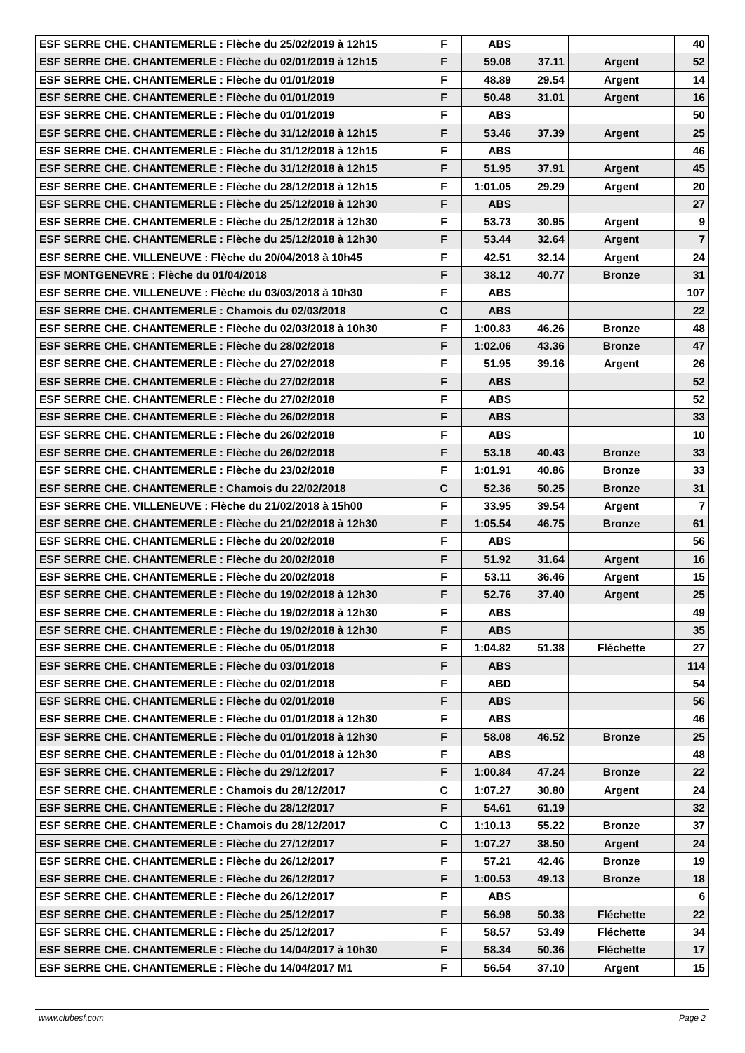| ESF SERRE CHE. CHANTEMERLE : Flèche du 25/02/2019 à 12h15 | F | ABS | | | 40 |
| ESF SERRE CHE. CHANTEMERLE : Flèche du 02/01/2019 à 12h15 | F | 59.08 | 37.11 | Argent | 52 |
| ESF SERRE CHE. CHANTEMERLE : Flèche du 01/01/2019 | F | 48.89 | 29.54 | Argent | 14 |
| ESF SERRE CHE. CHANTEMERLE : Flèche du 01/01/2019 | F | 50.48 | 31.01 | Argent | 16 |
| ESF SERRE CHE. CHANTEMERLE : Flèche du 01/01/2019 | F | ABS | | | 50 |
| ESF SERRE CHE. CHANTEMERLE : Flèche du 31/12/2018 à 12h15 | F | 53.46 | 37.39 | Argent | 25 |
| ESF SERRE CHE. CHANTEMERLE : Flèche du 31/12/2018 à 12h15 | F | ABS | | | 46 |
| ESF SERRE CHE. CHANTEMERLE : Flèche du 31/12/2018 à 12h15 | F | 51.95 | 37.91 | Argent | 45 |
| ESF SERRE CHE. CHANTEMERLE : Flèche du 28/12/2018 à 12h15 | F | 1:01.05 | 29.29 | Argent | 20 |
| ESF SERRE CHE. CHANTEMERLE : Flèche du 25/12/2018 à 12h30 | F | ABS | | | 27 |
| ESF SERRE CHE. CHANTEMERLE : Flèche du 25/12/2018 à 12h30 | F | 53.73 | 30.95 | Argent | 9 |
| ESF SERRE CHE. CHANTEMERLE : Flèche du 25/12/2018 à 12h30 | F | 53.44 | 32.64 | Argent | 7 |
| ESF SERRE CHE. VILLENEUVE : Flèche du 20/04/2018 à 10h45 | F | 42.51 | 32.14 | Argent | 24 |
| ESF MONTGENEVRE : Flèche du 01/04/2018 | F | 38.12 | 40.77 | Bronze | 31 |
| ESF SERRE CHE. VILLENEUVE : Flèche du 03/03/2018 à 10h30 | F | ABS | | | 107 |
| ESF SERRE CHE. CHANTEMERLE : Chamois du 02/03/2018 | C | ABS | | | 22 |
| ESF SERRE CHE. CHANTEMERLE : Flèche du 02/03/2018 à 10h30 | F | 1:00.83 | 46.26 | Bronze | 48 |
| ESF SERRE CHE. CHANTEMERLE : Flèche du 28/02/2018 | F | 1:02.06 | 43.36 | Bronze | 47 |
| ESF SERRE CHE. CHANTEMERLE : Flèche du 27/02/2018 | F | 51.95 | 39.16 | Argent | 26 |
| ESF SERRE CHE. CHANTEMERLE : Flèche du 27/02/2018 | F | ABS | | | 52 |
| ESF SERRE CHE. CHANTEMERLE : Flèche du 27/02/2018 | F | ABS | | | 52 |
| ESF SERRE CHE. CHANTEMERLE : Flèche du 26/02/2018 | F | ABS | | | 33 |
| ESF SERRE CHE. CHANTEMERLE : Flèche du 26/02/2018 | F | ABS | | | 10 |
| ESF SERRE CHE. CHANTEMERLE : Flèche du 26/02/2018 | F | 53.18 | 40.43 | Bronze | 33 |
| ESF SERRE CHE. CHANTEMERLE : Flèche du 23/02/2018 | F | 1:01.91 | 40.86 | Bronze | 33 |
| ESF SERRE CHE. CHANTEMERLE : Chamois du 22/02/2018 | C | 52.36 | 50.25 | Bronze | 31 |
| ESF SERRE CHE. VILLENEUVE : Flèche du 21/02/2018 à 15h00 | F | 33.95 | 39.54 | Argent | 7 |
| ESF SERRE CHE. CHANTEMERLE : Flèche du 21/02/2018 à 12h30 | F | 1:05.54 | 46.75 | Bronze | 61 |
| ESF SERRE CHE. CHANTEMERLE : Flèche du 20/02/2018 | F | ABS | | | 56 |
| ESF SERRE CHE. CHANTEMERLE : Flèche du 20/02/2018 | F | 51.92 | 31.64 | Argent | 16 |
| ESF SERRE CHE. CHANTEMERLE : Flèche du 20/02/2018 | F | 53.11 | 36.46 | Argent | 15 |
| ESF SERRE CHE. CHANTEMERLE : Flèche du 19/02/2018 à 12h30 | F | 52.76 | 37.40 | Argent | 25 |
| ESF SERRE CHE. CHANTEMERLE : Flèche du 19/02/2018 à 12h30 | F | ABS | | | 49 |
| ESF SERRE CHE. CHANTEMERLE : Flèche du 19/02/2018 à 12h30 | F | ABS | | | 35 |
| ESF SERRE CHE. CHANTEMERLE : Flèche du 05/01/2018 | F | 1:04.82 | 51.38 | Fléchette | 27 |
| ESF SERRE CHE. CHANTEMERLE : Flèche du 03/01/2018 | F | ABS | | | 114 |
| ESF SERRE CHE. CHANTEMERLE : Flèche du 02/01/2018 | F | ABD | | | 54 |
| ESF SERRE CHE. CHANTEMERLE : Flèche du 02/01/2018 | F | ABS | | | 56 |
| ESF SERRE CHE. CHANTEMERLE : Flèche du 01/01/2018 à 12h30 | F | ABS | | | 46 |
| ESF SERRE CHE. CHANTEMERLE : Flèche du 01/01/2018 à 12h30 | F | 58.08 | 46.52 | Bronze | 25 |
| ESF SERRE CHE. CHANTEMERLE : Flèche du 01/01/2018 à 12h30 | F | ABS | | | 48 |
| ESF SERRE CHE. CHANTEMERLE : Flèche du 29/12/2017 | F | 1:00.84 | 47.24 | Bronze | 22 |
| ESF SERRE CHE. CHANTEMERLE : Chamois du 28/12/2017 | C | 1:07.27 | 30.80 | Argent | 24 |
| ESF SERRE CHE. CHANTEMERLE : Flèche du 28/12/2017 | F | 54.61 | 61.19 | | 32 |
| ESF SERRE CHE. CHANTEMERLE : Chamois du 28/12/2017 | C | 1:10.13 | 55.22 | Bronze | 37 |
| ESF SERRE CHE. CHANTEMERLE : Flèche du 27/12/2017 | F | 1:07.27 | 38.50 | Argent | 24 |
| ESF SERRE CHE. CHANTEMERLE : Flèche du 26/12/2017 | F | 57.21 | 42.46 | Bronze | 19 |
| ESF SERRE CHE. CHANTEMERLE : Flèche du 26/12/2017 | F | 1:00.53 | 49.13 | Bronze | 18 |
| ESF SERRE CHE. CHANTEMERLE : Flèche du 26/12/2017 | F | ABS | | | 6 |
| ESF SERRE CHE. CHANTEMERLE : Flèche du 25/12/2017 | F | 56.98 | 50.38 | Fléchette | 22 |
| ESF SERRE CHE. CHANTEMERLE : Flèche du 25/12/2017 | F | 58.57 | 53.49 | Fléchette | 34 |
| ESF SERRE CHE. CHANTEMERLE : Flèche du 14/04/2017 à 10h30 | F | 58.34 | 50.36 | Fléchette | 17 |
| ESF SERRE CHE. CHANTEMERLE : Flèche du 14/04/2017 M1 | F | 56.54 | 37.10 | Argent | 15 |
www.clubesf.com Page 2